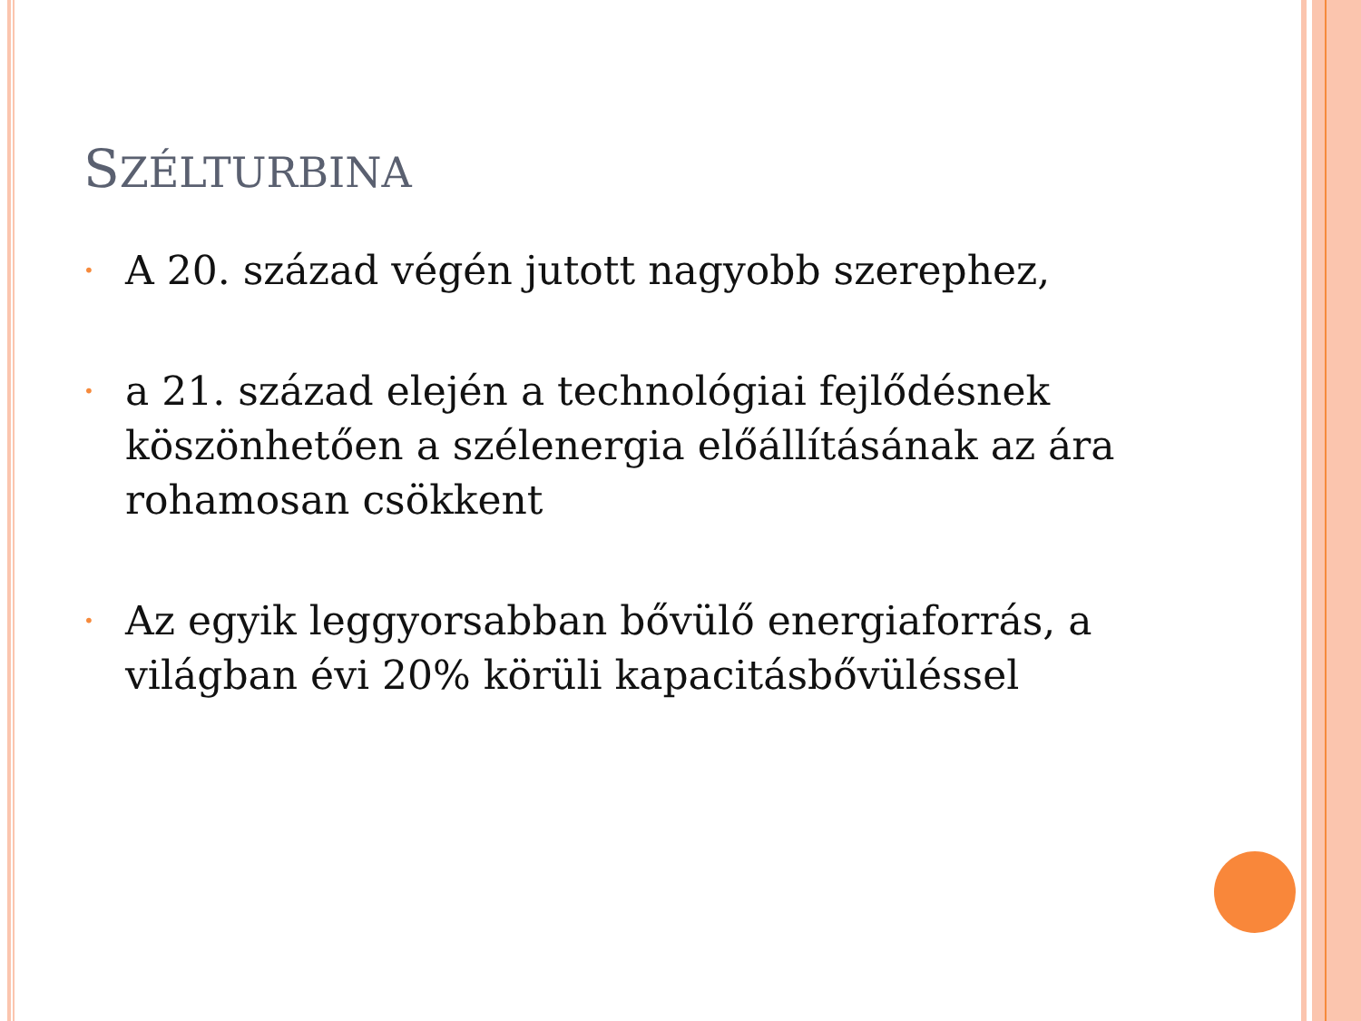SZÉLTURBINA
• A 20. század végén jutott nagyobb szerephez,
• a 21. század elején a technológiai fejlődésnek köszönhetően a szélenergia előállításának az ára rohamosan csökkent
• Az egyik leggyorsabban bővülő energiaforrás, a világban évi 20% körüli kapacitásbővüléssel